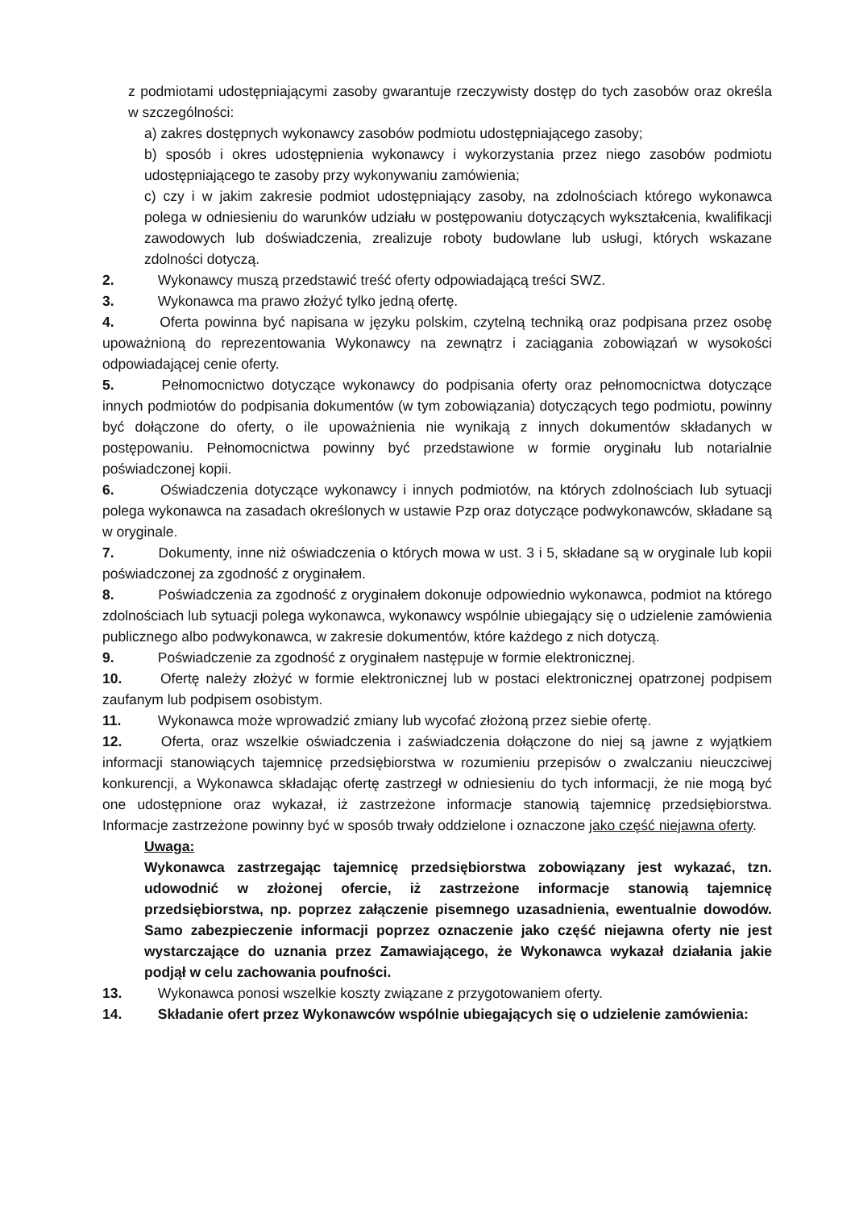z podmiotami udostępniającymi zasoby gwarantuje rzeczywisty dostęp do tych zasobów oraz określa w szczególności:
a) zakres dostępnych wykonawcy zasobów podmiotu udostępniającego zasoby;
b) sposób i okres udostępnienia wykonawcy i wykorzystania przez niego zasobów podmiotu udostępniającego te zasoby przy wykonywaniu zamówienia;
c) czy i w jakim zakresie podmiot udostępniający zasoby, na zdolnościach którego wykonawca polega w odniesieniu do warunków udziału w postępowaniu dotyczących wykształcenia, kwalifikacji zawodowych lub doświadczenia, zrealizuje roboty budowlane lub usługi, których wskazane zdolności dotyczą.
2. Wykonawcy muszą przedstawić treść oferty odpowiadającą treści SWZ.
3. Wykonawca ma prawo złożyć tylko jedną ofertę.
4. Oferta powinna być napisana w języku polskim, czytelną techniką oraz podpisana przez osobę upoważnioną do reprezentowania Wykonawcy na zewnątrz i zaciągania zobowiązań w wysokości odpowiadającej cenie oferty.
5. Pełnomocnictwo dotyczące wykonawcy do podpisania oferty oraz pełnomocnictwa dotyczące innych podmiotów do podpisania dokumentów (w tym zobowiązania) dotyczących tego podmiotu, powinny być dołączone do oferty, o ile upoważnienia nie wynikają z innych dokumentów składanych w postępowaniu. Pełnomocnictwa powinny być przedstawione w formie oryginału lub notarialnie poświadczonej kopii.
6. Oświadczenia dotyczące wykonawcy i innych podmiotów, na których zdolnościach lub sytuacji polega wykonawca na zasadach określonych w ustawie Pzp oraz dotyczące podwykonawców, składane są w oryginale.
7. Dokumenty, inne niż oświadczenia o których mowa w ust. 3 i 5, składane są w oryginale lub kopii poświadczonej za zgodność z oryginałem.
8. Poświadczenia za zgodność z oryginałem dokonuje odpowiednio wykonawca, podmiot na którego zdolnościach lub sytuacji polega wykonawca, wykonawcy wspólnie ubiegający się o udzielenie zamówienia publicznego albo podwykonawca, w zakresie dokumentów, które każdego z nich dotyczą.
9. Poświadczenie za zgodność z oryginałem następuje w formie elektronicznej.
10. Ofertę należy złożyć w formie elektronicznej lub w postaci elektronicznej opatrzonej podpisem zaufanym lub podpisem osobistym.
11. Wykonawca może wprowadzić zmiany lub wycofać złożoną przez siebie ofertę.
12. Oferta, oraz wszelkie oświadczenia i zaświadczenia dołączone do niej są jawne z wyjątkiem informacji stanowiących tajemnicę przedsiębiorstwa w rozumieniu przepisów o zwalczaniu nieuczciwej konkurencji, a Wykonawca składając ofertę zastrzegł w odniesieniu do tych informacji, że nie mogą być one udostępnione oraz wykazał, iż zastrzeżone informacje stanowią tajemnicę przedsiębiorstwa. Informacje zastrzeżone powinny być w sposób trwały oddzielone i oznaczone jako część niejawna oferty.
Uwaga:
Wykonawca zastrzegając tajemnicę przedsiębiorstwa zobowiązany jest wykazać, tzn. udowodnić w złożonej ofercie, iż zastrzeżone informacje stanowią tajemnicę przedsiębiorstwa, np. poprzez załączenie pisemnego uzasadnienia, ewentualnie dowodów. Samo zabezpieczenie informacji poprzez oznaczenie jako część niejawna oferty nie jest wystarczające do uznania przez Zamawiającego, że Wykonawca wykazał działania jakie podjął w celu zachowania poufności.
13. Wykonawca ponosi wszelkie koszty związane z przygotowaniem oferty.
14. Składanie ofert przez Wykonawców wspólnie ubiegających się o udzielenie zamówienia: